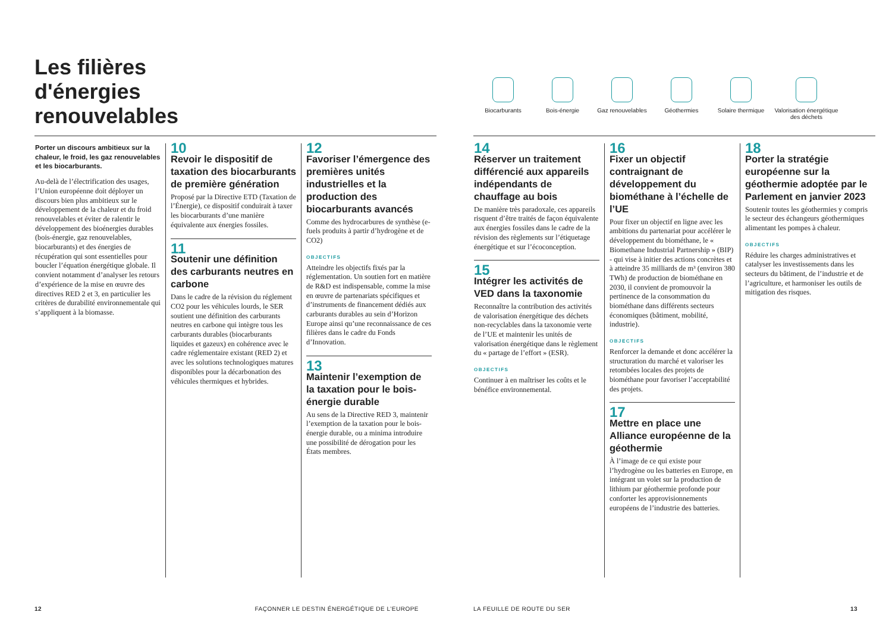Les filières
d'énergies
renouvelables
Porter un discours ambitieux sur la chaleur, le froid, les gaz renouvelables et les biocarburants.
Au-delà de l’électrification des usages, l’Union européenne doit déployer un discours bien plus ambitieux sur le développement de la chaleur et du froid renouvelables et éviter de ralentir le développement des bioénergies durables (bois-énergie, gaz renouvelables, biocarburants) et des énergies de récupération qui sont essentielles pour boucler l’équation énergétique globale. Il convient notamment d’analyser les retours d’expérience de la mise en œuvre des directives RED 2 et 3, en particulier les critères de durabilité environnementale qui s’appliquent à la biomasse.
10
Revoir le dispositif de taxation des biocarburants de première génération
Proposé par la Directive ETD (Taxation de l’Énergie), ce dispositif conduirait à taxer les biocarburants d’une manière équivalente aux énergies fossiles.
11
Soutenir une définition des carburants neutres en carbone
Dans le cadre de la révision du réglement CO2 pour les véhicules lourds, le SER soutient une définition des carburants neutres en carbone qui intègre tous les carburants durables (biocarburants liquides et gazeux) en cohérence avec le cadre réglementaire existant (RED 2) et avec les solutions technologiques matures disponibles pour la décarbonation des véhicules thermiques et hybrides.
12
Favoriser l’émergence des premières unités industrielles et la production des biocarburants avancés
Comme des hydrocarbures de synthèse (e-fuels produits à partir d’hydrogène et de CO2)
OBJECTIFS
Atteindre les objectifs fixés par la réglementation. Un soutien fort en matière de R&D est indispensable, comme la mise en œuvre de partenariats spécifiques et d’instruments de financement dédiés aux carburants durables au sein d’Horizon Europe ainsi qu’une reconnaissance de ces filières dans le cadre du Fonds d’Innovation.
13
Maintenir l’exemption de la taxation pour le bois-énergie durable
Au sens de la Directive RED 3, maintenir l’exemption de la taxation pour le bois-énergie durable, ou a minima introduire une possibilité de dérogation pour les États membres.
12 FAÇONNER LE DESTIN ÉNERGÉTIQUE DE L’EUROPE
Biocarburants Bois-énergie Gaz renouvelables
Géothermies Solaire thermique
Valorisation énergétique des déchets
14
Réserver un traitement différencié aux appareils indépendants de chauffage au bois
De manière très paradoxale, ces appareils risquent d’être traités de façon équivalente aux énergies fossiles dans le cadre de la révision des règlements sur l’étiquetage énergétique et sur l’écoconception.
15
Intégrer les activités de VED dans la taxonomie
Reconnaître la contribution des activités de valorisation énergétique des déchets non-recyclables dans la taxonomie verte de l’UE et maintenir les unités de valorisation énergétique dans le règlement du « partage de l’effort » (ESR).
OBJECTIFS
Continuer à en maîtriser les coûts et le bénéfice environnemental.
16
Fixer un objectif contraignant de développement du biométhane à l’échelle de l’UE
Pour fixer un objectif en ligne avec les ambitions du partenariat pour accélérer le développement du biométhane, le « Biomethane Industrial Partnership » (BIP) - qui vise à initier des actions concrètes et à atteindre 35 milliards de m³ (environ 380 TWh) de production de biométhane en 2030, il convient de promouvoir la pertinence de la consommation du biométhane dans différents secteurs économiques (bâtiment, mobilité, industrie).
OBJECTIFS
Renforcer la demande et donc accélérer la structuration du marché et valoriser les retombées locales des projets de biométhane pour favoriser l’acceptabilité des projets.
17
Mettre en place une Alliance européenne de la géothermie
À l’image de ce qui existe pour l’hydrogène ou les batteries en Europe, en intégrant un volet sur la production de lithium par géothermie profonde pour conforter les approvisionnements européens de l’industrie des batteries.
18
Porter la stratégie européenne sur la géothermie adoptée par le Parlement en janvier 2023
Soutenir toutes les géothermies y compris le secteur des échangeurs géothermiques alimentant les pompes à chaleur.
OBJECTIFS
Réduire les charges administratives et catalyser les investissements dans les secteurs du bâtiment, de l’industrie et de l’agriculture, et harmoniser les outils de mitigation des risques.
LA FEUILLE DE ROUTE DU SER 13